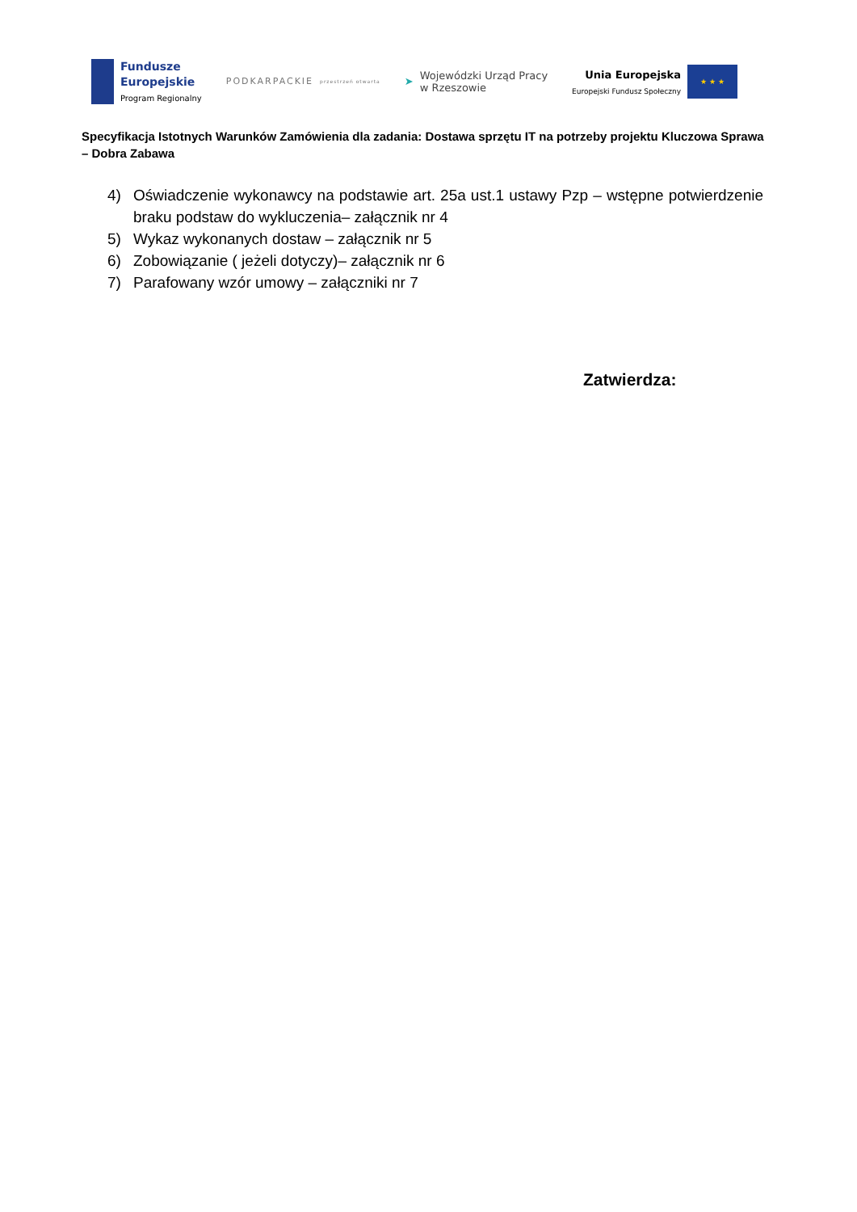Fundusze
Europejskie
Program Regionalny
PODKARPACKIE
przestrzeń otwarta
➤
Wojewódzki Urząd Pracy
w Rzeszowie
Unia Europejska
Europejski Fundusz Społeczny
★ ★ ★
Specyfikacja Istotnych Warunków Zamówienia dla zadania: Dostawa sprzętu IT na potrzeby projektu Kluczowa Sprawa – Dobra Zabawa
4) Oświadczenie wykonawcy na podstawie art. 25a ust.1 ustawy Pzp – wstępne potwierdzenie braku podstaw do wykluczenia– załącznik nr 4
5) Wykaz wykonanych dostaw – załącznik nr 5
6) Zobowiązanie ( jeżeli dotyczy)– załącznik nr 6
7) Parafowany wzór umowy – załączniki nr 7
Zatwierdza: